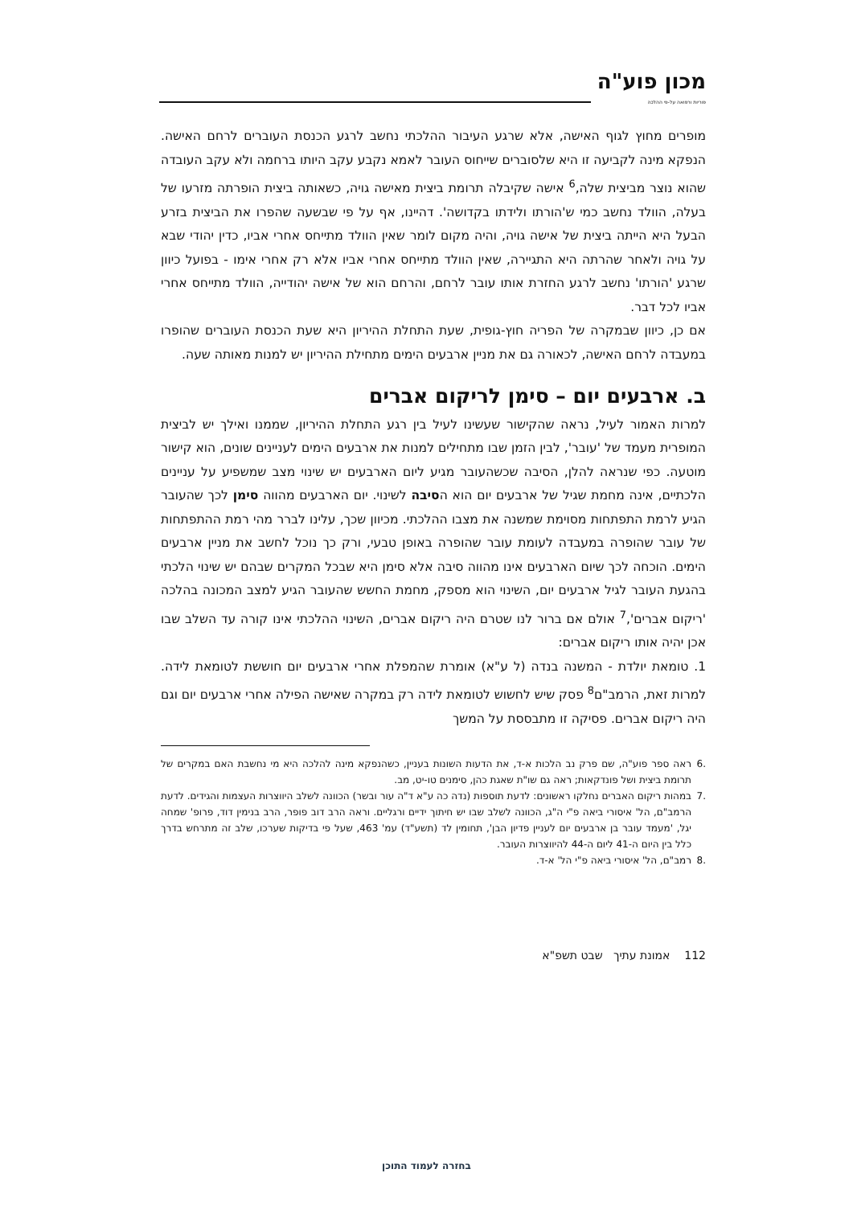מכון פוע"ה
פוריות ורפואה על-פי ההלכה
מופרים מחוץ לגוף האישה, אלא שרגע העיבור ההלכתי נחשב לרגע הכנסת העוברים לרחם האישה. הנפקא מינה לקביעה זו היא שלסוברים שייחוס העובר לאמא נקבע עקב היותו ברחמה ולא עקב העובדה שהוא נוצר מביצית שלה,<sup>6</sup> אישה שקיבלה תרומת ביצית מאישה גויה, כשאותה ביצית הופרתה מזרעו של בעלה, הוולד נחשב כמי ש'הורתו ולידתו בקדושה'. דהיינו, אף על פי שבשעה שהפרו את הביצית בזרע הבעל היא הייתה ביצית של אישה גויה, והיה מקום לומר שאין הוולד מתייחס אחרי אביו, כדין יהודי שבא על גויה ולאחר שהרתה היא התגיירה, שאין הוולד מתייחס אחרי אביו אלא רק אחרי אימו - בפועל כיוון שרגע 'הורתו' נחשב לרגע החזרת אותו עובר לרחם, והרחם הוא של אישה יהודייה, הוולד מתייחס אחרי אביו לכל דבר.
אם כן, כיוון שבמקרה של הפריה חוץ-גופית, שעת התחלת ההיריון היא שעת הכנסת העוברים שהופרו במעבדה לרחם האישה, לכאורה גם את מניין ארבעים הימים מתחילת ההיריון יש למנות מאותה שעה.
ב. ארבעים יום – סימן לריקום אברים
למרות האמור לעיל, נראה שהקישור שעשינו לעיל בין רגע התחלת ההיריון, שממנו ואילך יש לביצית המופרית מעמד של 'עובר', לבין הזמן שבו מתחילים למנות את ארבעים הימים לעניינים שונים, הוא קישור מוטעה. כפי שנראה להלן, הסיבה שכשהעובר מגיע ליום הארבעים יש שינוי מצב שמשפיע על עניינים הלכתיים, אינה מחמת שגיל של ארבעים יום הוא הסיבה לשינוי. יום הארבעים מהווה סימן לכך שהעובר הגיע לרמת התפתחות מסוימת שמשנה את מצבו ההלכתי. מכיוון שכך, עלינו לברר מהי רמת ההתפתחות של עובר שהופרה במעבדה לעומת עובר שהופרה באופן טבעי, ורק כך נוכל לחשב את מניין ארבעים הימים. הוכחה לכך שיום הארבעים אינו מהווה סיבה אלא סימן היא שבכל המקרים שבהם יש שינוי הלכתי בהגעת העובר לגיל ארבעים יום, השינוי הוא מספק, מחמת החשש שהעובר הגיע למצב המכונה בהלכה 'ריקום אברים',<sup>7</sup> אולם אם ברור לנו שטרם היה ריקום אברים, השינוי ההלכתי אינו קורה עד השלב שבו אכן יהיה אותו ריקום אברים:
1. טומאת יולדת - המשנה בנדה (ל ע"א) אומרת שהמפלת אחרי ארבעים יום חוששת לטומאת לידה. למרות זאת, הרמב"ם<sup>8</sup> פסק שיש לחשוש לטומאת לידה רק במקרה שאישה הפילה אחרי ארבעים יום וגם היה ריקום אברים. פסיקה זו מתבססת על המשך
.6 ראה ספר פוע"ה, שם פרק נב הלכות א-ד, את הדעות השונות בעניין, כשהנפקא מינה להלכה היא מי נחשבת האם במקרים של תרומת ביצית ושל פונדקאות; ראה גם שו"ת שאגת כהן, סימנים טו-יט, מב.
.7 במהות ריקום האברים נחלקו ראשונים: לדעת תוספות (נדה כה ע"א ד"ה עור ובשר) הכוונה לשלב היווצרות העצמות והגידים. לדעת הרמב"ם, הל' איסורי ביאה פ"י ה"ג, הכוונה לשלב שבו יש חיתוך ידיים ורגליים. וראה הרב דוב פופר, הרב בנימין דוד, פרופ' שמחה יגל, 'מעמד עובר בן ארבעים יום לעניין פדיון הבן', תחומין לד (תשע"ד) עמ' 463, שעל פי בדיקות שערכו, שלב זה מתרחש בדרך כלל בין היום ה-41 ליום ה-44 להיווצרות העובר.
.8 רמב"ם, הל' איסורי ביאה פ"י הל' א-ד.
112 אמונת עתיך שבט תשפ"א
בחזרה לעמוד התוכן